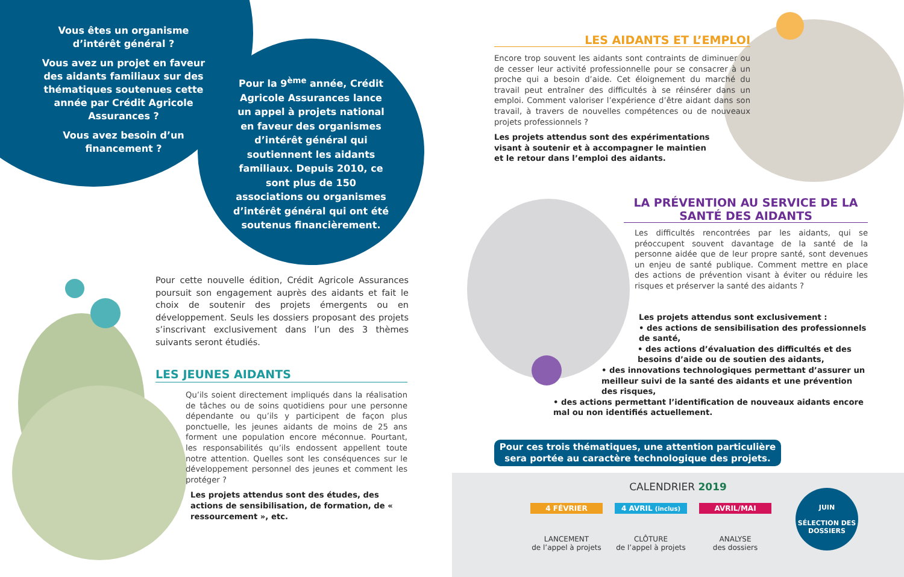Vous êtes un organisme d’intérêt général ?
Vous avez un projet en faveur des aidants familiaux sur des thématiques soutenues cette année par Crédit Agricole Assurances ?
Vous avez besoin d’un financement ?
Pour la 9<sup>ème</sup> année, Crédit Agricole Assurances lance un appel à projets national en faveur des organismes d’intérêt général qui soutiennent les aidants familiaux. Depuis 2010, ce sont plus de 150 associations ou organismes d’intérêt général qui ont été soutenus financièrement.
Pour cette nouvelle édition, Crédit Agricole Assurances poursuit son engagement auprès des aidants et fait le choix de soutenir des projets émergents ou en développement. Seuls les dossiers proposant des projets s’inscrivant exclusivement dans l’un des 3 thèmes suivants seront étudiés.
LES JEUNES AIDANTS
Qu’ils soient directement impliqués dans la réalisation de tâches ou de soins quotidiens pour une personne dépendante ou qu’ils y participent de façon plus ponctuelle, les jeunes aidants de moins de 25 ans forment une population encore méconnue. Pourtant, les responsabilités qu’ils endossent appellent toute notre attention. Quelles sont les conséquences sur le développement personnel des jeunes et comment les protéger ?
Les projets attendus sont des études, des actions de sensibilisation, de formation, de « ressourcement », etc.
LES AIDANTS ET L’EMPLOI
Encore trop souvent les aidants sont contraints de diminuer ou de cesser leur activité professionnelle pour se consacrer à un proche qui a besoin d’aide. Cet éloignement du marché du travail peut entraîner des difficultés à se réinsérer dans un emploi. Comment valoriser l’expérience d’être aidant dans son travail, à travers de nouvelles compétences ou de nouveaux projets professionnels ?
Les projets attendus sont des expérimentations visant à soutenir et à accompagner le maintien et le retour dans l’emploi des aidants.
LA PRÉVENTION AU SERVICE DE LA SANTÉ DES AIDANTS
Les difficultés rencontrées par les aidants, qui se préoccupent souvent davantage de la santé de la personne aidée que de leur propre santé, sont devenues un enjeu de santé publique. Comment mettre en place des actions de prévention visant à éviter ou réduire les risques et préserver la santé des aidants ?
Les projets attendus sont exclusivement :
• des actions de sensibilisation des professionnels de santé,
• des actions d’évaluation des difficultés et des besoins d’aide ou de soutien des aidants,
• des innovations technologiques permettant d’assurer un meilleur suivi de la santé des aidants et une prévention des risques,
• des actions permettant l’identification de nouveaux aidants encore mal ou non identifiés actuellement.
Pour ces trois thématiques, une attention particulière sera portée au caractère technologique des projets.
CALENDRIER 2019
4 FÉVRIER
LANCEMENT
de l’appel à projets
4 AVRIL (inclus)
CLÔTURE
de l’appel à projets
AVRIL/MAI
ANALYSE
des dossiers
JUIN
SÉLECTION DES DOSSIERS